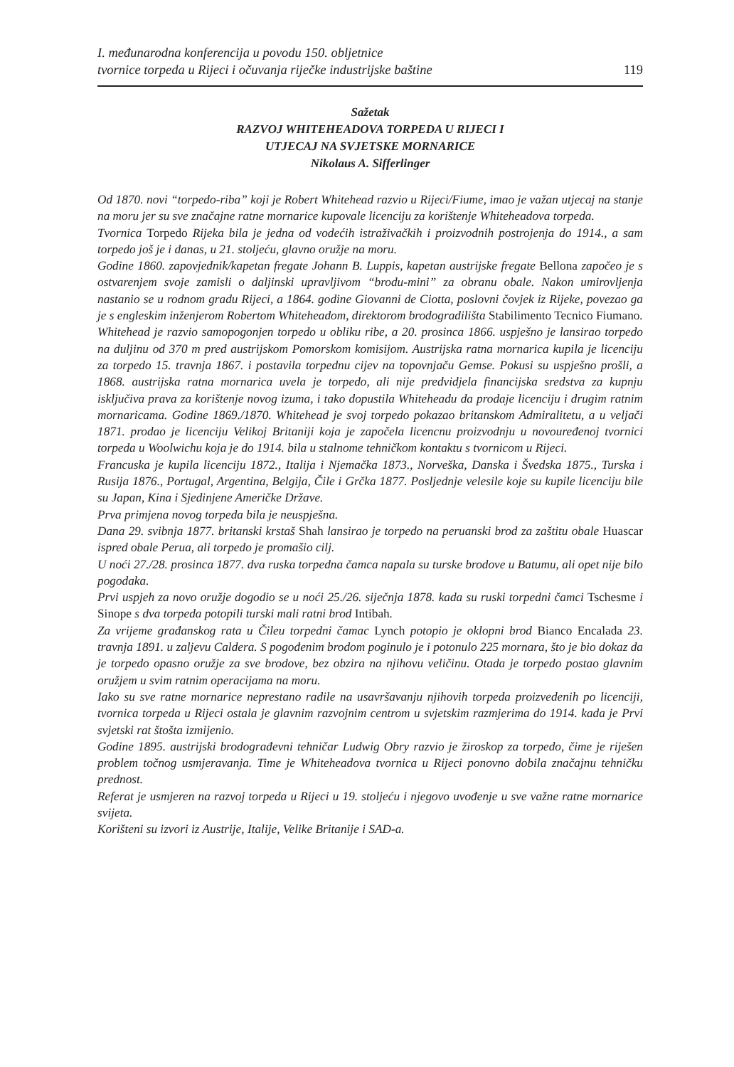I. međunarodna konferencija u povodu 150. obljetnice
tvornice torpeda u Rijeci i očuvanja riječke industrijske baštine
119
Sažetak
RAZVOJ WHITEHEADOVA TORPEDA U RIJECI I
UTJECAJ NA SVJETSKE MORNARICE
Nikolaus A. Sifferlinger
Od 1870. novi “torpedo-riba” koji je Robert Whitehead razvio u Rijeci/Fiume, imao je važan utjecaj na stanje na moru jer su sve značajne ratne mornarice kupovale licenciju za korištenje Whiteheadova torpeda.
Tvornica Torpedo Rijeka bila je jedna od vodećih istraživačkih i proizvodnih postrojenja do 1914., a sam torpedo još je i danas, u 21. stoljeću, glavno oružje na moru.
Godine 1860. zapovjednik/kapetan fregate Johann B. Luppis, kapetan austrijske fregate Bellona započeo je s ostvarenjem svoje zamisli o daljinski upravljivom “brodu-mini” za obranu obale. Nakon umirovljenja nastanio se u rodnom gradu Rijeci, a 1864. godine Giovanni de Ciotta, poslovni čovjek iz Rijeke, povezao ga je s engleskim inženjerom Robertom Whiteheadom, direktorom brodogradilišta Stabilimento Tecnico Fiumano.
Whitehead je razvio samopogonjen torpedo u obliku ribe, a 20. prosinca 1866. uspješno je lansirao torpedo na duljinu od 370 m pred austrijskom Pomorskom komisijom. Austrijska ratna mornarica kupila je licenciju za torpedo 15. travnja 1867. i postavila torpednu cijev na topovnjaču Gemse. Pokusi su uspješno prošli, a 1868. austrijska ratna mornarica uvela je torpedo, ali nije predvidjela financijska sredstva za kupnju isključiva prava za korištenje novog izuma, i tako dopustila Whiteheadu da prodaje licenciju i drugim ratnim mornaricama. Godine 1869./1870. Whitehead je svoj torpedo pokazao britanskom Admiralitetu, a u veljači 1871. prodao je licenciju Velikoj Britaniji koja je započela licencnu proizvodnju u novouređenoj tvornici torpeda u Woolwichu koja je do 1914. bila u stalnome tehničkom kontaktu s tvornicom u Rijeci.
Francuska je kupila licenciju 1872., Italija i Njemačka 1873., Norveška, Danska i Švedska 1875., Turska i Rusija 1876., Portugal, Argentina, Belgija, Čile i Grčka 1877. Posljednje velesile koje su kupile licenciju bile su Japan, Kina i Sjedinjene Američke Države.
Prva primjena novog torpeda bila je neuspješna.
Dana 29. svibnja 1877. britanski krstaš Shah lansirao je torpedo na peruanski brod za zaštitu obale Huascar ispred obale Perua, ali torpedo je promašio cilj.
U noći 27./28. prosinca 1877. dva ruska torpedna čamca napala su turske brodove u Batumu, ali opet nije bilo pogodaka.
Prvi uspjeh za novo oružje dogodio se u noći 25./26. siječnja 1878. kada su ruski torpedni čamci Tschesme i Sinope s dva torpeda potopili turski mali ratni brod Intibah.
Za vrijeme građanskog rata u Čileu torpedni čamac Lynch potopio je oklopni brod Bianco Encalada 23. travnja 1891. u zaljevu Caldera. S pogođenim brodom poginulo je i potonulo 225 mornara, što je bio dokaz da je torpedo opasno oružje za sve brodove, bez obzira na njihovu veličinu. Otada je torpedo postao glavnim oružjem u svim ratnim operacijama na moru.
Iako su sve ratne mornarice neprestano radile na usavršavanju njihovih torpeda proizvedenih po licenciji, tvornica torpeda u Rijeci ostala je glavnim razvojnim centrom u svjetskim razmjerima do 1914. kada je Prvi svjetski rat štošta izmijenio.
Godine 1895. austrijski brodograđevni tehničar Ludwig Obry razvio je žiroskop za torpedo, čime je riješen problem točnog usmjeravanja. Time je Whiteheadova tvornica u Rijeci ponovno dobila značajnu tehničku prednost.
Referat je usmjeren na razvoj torpeda u Rijeci u 19. stoljeću i njegovo uvođenje u sve važne ratne mornarice svijeta.
Korišteni su izvori iz Austrije, Italije, Velike Britanije i SAD-a.